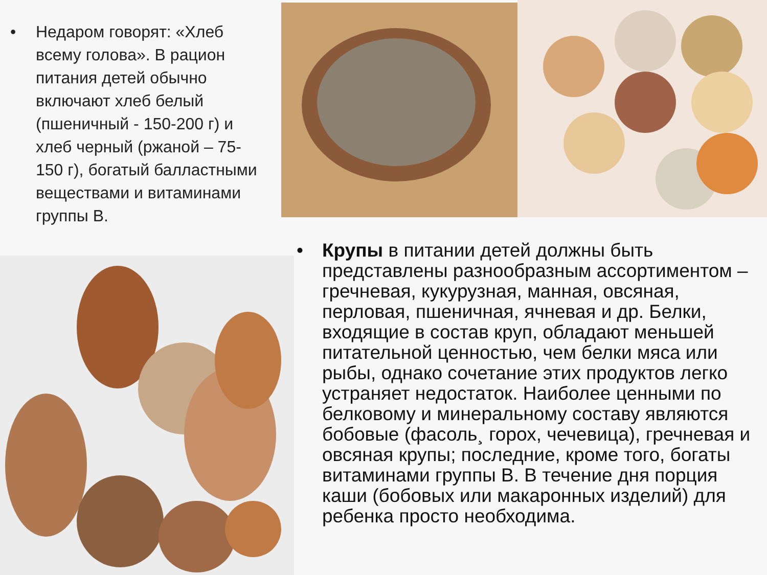• Недаром говорят: «Хлеб всему голова». В рацион питания детей обычно включают хлеб белый (пшеничный - 150-200 г) и хлеб черный (ржаной – 75-150 г), богатый балластными веществами и витаминами группы В.
• Крупы в питании детей должны быть представлены разнообразным ассортиментом – гречневая, кукурузная, манная, овсяная, перловая, пшеничная, ячневая и др. Белки, входящие в состав круп, обладают меньшей питательной ценностью, чем белки мяса или рыбы, однако сочетание этих продуктов легко устраняет недостаток. Наиболее ценными по белковому и минеральному составу являются бобовые (фасоль¸ горох, чечевица), гречневая и овсяная крупы; последние, кроме того, богаты витаминами группы В. В течение дня порция каши (бобовых или макаронных изделий) для ребенка просто необходима.